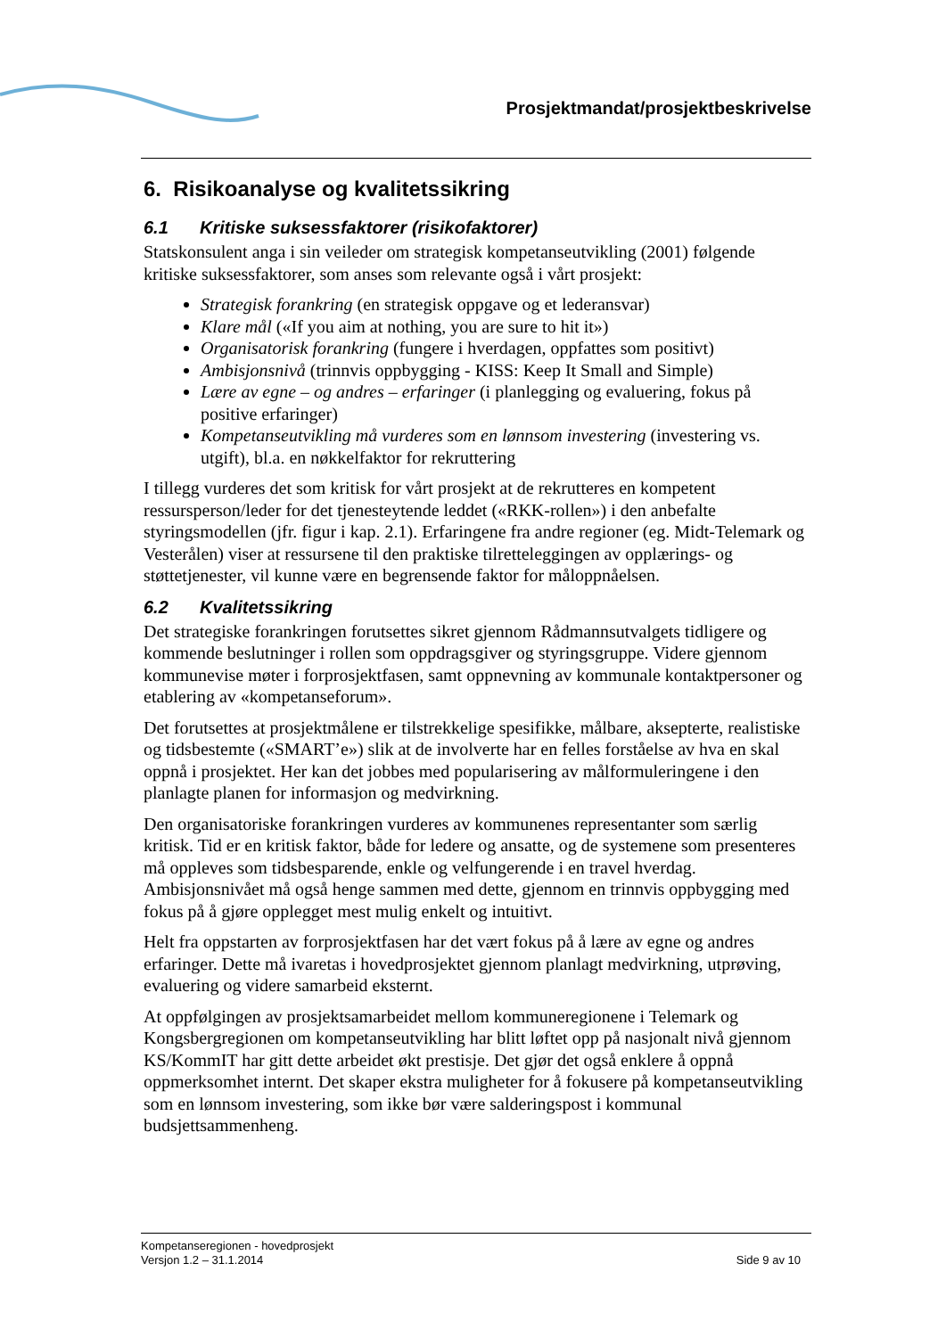Prosjektmandat/prosjektbeskrivelse
6. Risikoanalyse og kvalitetssikring
6.1 Kritiske suksessfaktorer (risikofaktorer)
Statskonsulent anga i sin veileder om strategisk kompetanseutvikling (2001) følgende kritiske suksessfaktorer, som anses som relevante også i vårt prosjekt:
Strategisk forankring (en strategisk oppgave og et lederansvar)
Klare mål («If you aim at nothing, you are sure to hit it»)
Organisatorisk forankring (fungere i hverdagen, oppfattes som positivt)
Ambisjonsnivå (trinnvis oppbygging - KISS: Keep It Small and Simple)
Lære av egne – og andres – erfaringer (i planlegging og evaluering, fokus på positive erfaringer)
Kompetanseutvikling må vurderes som en lønnsom investering (investering vs. utgift), bl.a. en nøkkelfaktor for rekruttering
I tillegg vurderes det som kritisk for vårt prosjekt at de rekrutteres en kompetent ressursperson/leder for det tjenesteytende leddet («RKK-rollen») i den anbefalte styringsmodellen (jfr. figur i kap. 2.1). Erfaringene fra andre regioner (eg. Midt-Telemark og Vesterålen) viser at ressursene til den praktiske tilretteleggingen av opplærings- og støttetjenester, vil kunne være en begrensende faktor for måloppnåelsen.
6.2 Kvalitetssikring
Det strategiske forankringen forutsettes sikret gjennom Rådmannsutvalgets tidligere og kommende beslutninger i rollen som oppdragsgiver og styringsgruppe. Videre gjennom kommunevise møter i forprosjektfasen, samt oppnevning av kommunale kontaktpersoner og etablering av «kompetanseforum».
Det forutsettes at prosjektmålene er tilstrekkelige spesifikke, målbare, aksepterte, realistiske og tidsbestemte («SMART’e») slik at de involverte har en felles forståelse av hva en skal oppnå i prosjektet. Her kan det jobbes med popularisering av målformuleringene i den planlagte planen for informasjon og medvirkning.
Den organisatoriske forankringen vurderes av kommunenes representanter som særlig kritisk. Tid er en kritisk faktor, både for ledere og ansatte, og de systemene som presenteres må oppleves som tidsbesparende, enkle og velfungerende i en travel hverdag. Ambisjonsnivået må også henge sammen med dette, gjennom en trinnvis oppbygging med fokus på å gjøre opplegget mest mulig enkelt og intuitivt.
Helt fra oppstarten av forprosjektfasen har det vært fokus på å lære av egne og andres erfaringer. Dette må ivaretas i hovedprosjektet gjennom planlagt medvirkning, utprøving, evaluering og videre samarbeid eksternt.
At oppfølgingen av prosjektsamarbeidet mellom kommuneregionene i Telemark og Kongsbergregionen om kompetanseutvikling har blitt løftet opp på nasjonalt nivå gjennom KS/KommIT har gitt dette arbeidet økt prestisje. Det gjør det også enklere å oppnå oppmerksomhet internt. Det skaper ekstra muligheter for å fokusere på kompetanseutvikling som en lønnsom investering, som ikke bør være salderingspost i kommunal budsjettsammenheng.
Kompetanseregionen - hovedprosjekt
Versjon 1.2 – 31.1.2014 Side 9 av 10